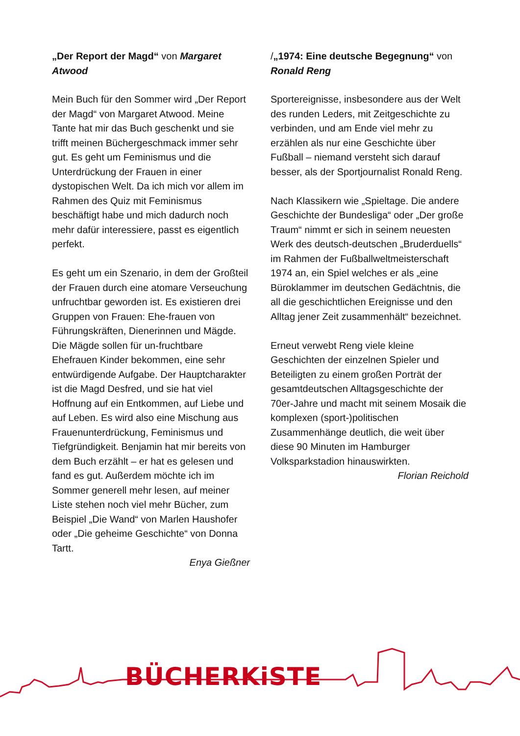„Der Report der Magd“ von Margaret Atwood
Mein Buch für den Sommer wird „Der Report der Magd“ von Margaret Atwood. Meine Tante hat mir das Buch geschenkt und sie trifft meinen Büchergeschmack immer sehr gut. Es geht um Feminismus und die Unterdrückung der Frauen in einer dystopischen Welt. Da ich mich vor allem im Rahmen des Quiz mit Feminismus beschäftigt habe und mich dadurch noch mehr dafür interessiere, passt es eigentlich perfekt.
Es geht um ein Szenario, in dem der Großteil der Frauen durch eine atomare Verseuchung unfruchtbar geworden ist. Es existieren drei Gruppen von Frauen: Ehe-frauen von Führungskräften, Dienerinnen und Mägde. Die Mägde sollen für un-fruchtbare Ehefrauen Kinder bekommen, eine sehr entwürdigende Aufgabe. Der Hauptcharakter ist die Magd Desfred, und sie hat viel Hoffnung auf ein Entkommen, auf Liebe und auf Leben. Es wird also eine Mischung aus Frauenunterdrückung, Feminismus und Tiefgründigkeit. Benjamin hat mir bereits von dem Buch erzählt – er hat es gelesen und fand es gut. Außerdem möchte ich im Sommer generell mehr lesen, auf meiner Liste stehen noch viel mehr Bücher, zum Beispiel „Die Wand“ von Marlen Haushofer oder „Die geheime Geschichte“ von Donna Tartt.
Enya Gießner
/„1974: Eine deutsche Begegnung“ von Ronald Reng
Sportereignisse, insbesondere aus der Welt des runden Leders, mit Zeitgeschichte zu verbinden, und am Ende viel mehr zu erzählen als nur eine Geschichte über Fußball – niemand versteht sich darauf besser, als der Sportjournalist Ronald Reng.
Nach Klassikern wie „Spieltage. Die andere Geschichte der Bundesliga“ oder „Der große Traum“ nimmt er sich in seinem neuesten Werk des deutsch-deutschen „Bruderduells“ im Rahmen der Fußballweltmeisterschaft 1974 an, ein Spiel welches er als „eine Büroklammer im deutschen Gedächtnis, die all die geschichtlichen Ereignisse und den Alltag jener Zeit zusammenhält“ bezeichnet.
Erneut verwebt Reng viele kleine Geschichten der einzelnen Spieler und Beteiligten zu einem großen Porträt der gesamtdeutschen Alltagsgeschichte der 70er-Jahre und macht mit seinem Mosaik die komplexen (sport-)politischen Zusammenhänge deutlich, die weit über diese 90 Minuten im Hamburger Volksparkstadion hinauswirkten.
Florian Reichold
BÜCHERKiSTE